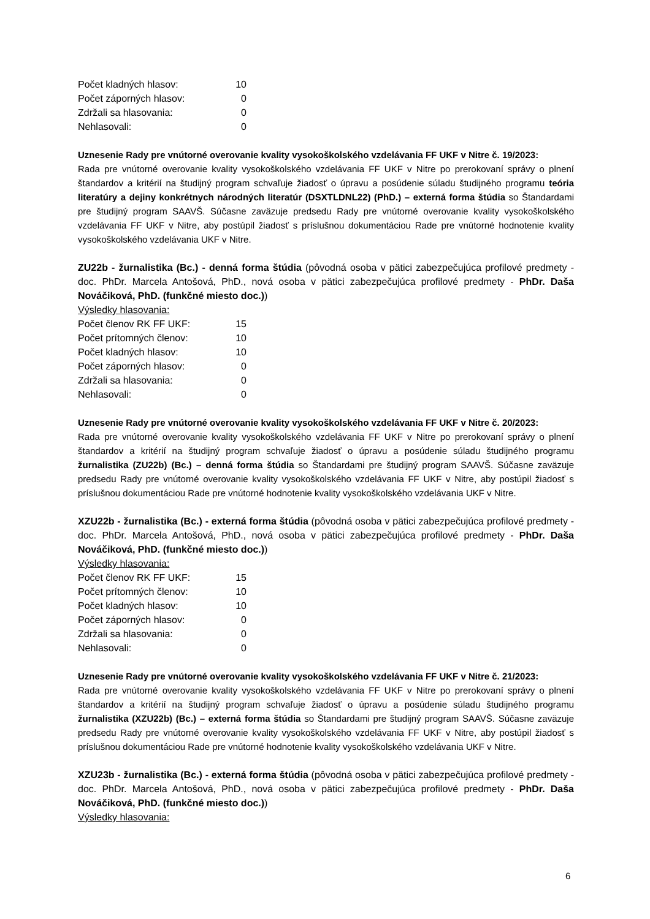| Počet kladných hlasov: | 10 |
| Počet záporných hlasov: | 0 |
| Zdržali sa hlasovania: | 0 |
| Nehlasovali: | 0 |
Uznesenie Rady pre vnútorné overovanie kvality vysokoškolského vzdelávania FF UKF v Nitre č. 19/2023:
Rada pre vnútorné overovanie kvality vysokoškolského vzdelávania FF UKF v Nitre po prerokovaní správy o plnení štandardov a kritérií na študijný program schvaľuje žiadosť o úpravu a posúdenie súladu študijného programu teória literatúry a dejiny konkrétnych národných literatúr (DSXTLDNL22) (PhD.) – externá forma štúdia so Štandardami pre študijný program SAAVŠ. Súčasne zaväzuje predsedu Rady pre vnútorné overovanie kvality vysokoškolského vzdelávania FF UKF v Nitre, aby postúpil žiadosť s príslušnou dokumentáciou Rade pre vnútorné hodnotenie kvality vysokoškolského vzdelávania UKF v Nitre.
ZU22b - žurnalistika (Bc.) - denná forma štúdia (pôvodná osoba v pätici zabezpečujúca profilové predmety - doc. PhDr. Marcela Antošová, PhD., nová osoba v pätici zabezpečujúca profilové predmety - PhDr. Daša Nováčiková, PhD. (funkčné miesto doc.))
Výsledky hlasovania:
| Počet členov RK FF UKF: | 15 |
| Počet prítomných členov: | 10 |
| Počet kladných hlasov: | 10 |
| Počet záporných hlasov: | 0 |
| Zdržali sa hlasovania: | 0 |
| Nehlasovali: | 0 |
Uznesenie Rady pre vnútorné overovanie kvality vysokoškolského vzdelávania FF UKF v Nitre č. 20/2023:
Rada pre vnútorné overovanie kvality vysokoškolského vzdelávania FF UKF v Nitre po prerokovaní správy o plnení štandardov a kritérií na študijný program schvaľuje žiadosť o úpravu a posúdenie súladu študijného programu žurnalistika (ZU22b) (Bc.) – denná forma štúdia so Štandardami pre študijný program SAAVŠ. Súčasne zaväzuje predsedu Rady pre vnútorné overovanie kvality vysokoškolského vzdelávania FF UKF v Nitre, aby postúpil žiadosť s príslušnou dokumentáciou Rade pre vnútorné hodnotenie kvality vysokoškolského vzdelávania UKF v Nitre.
XZU22b - žurnalistika (Bc.) - externá forma štúdia (pôvodná osoba v pätici zabezpečujúca profilové predmety - doc. PhDr. Marcela Antošová, PhD., nová osoba v pätici zabezpečujúca profilové predmety - PhDr. Daša Nováčiková, PhD. (funkčné miesto doc.))
Výsledky hlasovania:
| Počet členov RK FF UKF: | 15 |
| Počet prítomných členov: | 10 |
| Počet kladných hlasov: | 10 |
| Počet záporných hlasov: | 0 |
| Zdržali sa hlasovania: | 0 |
| Nehlasovali: | 0 |
Uznesenie Rady pre vnútorné overovanie kvality vysokoškolského vzdelávania FF UKF v Nitre č. 21/2023:
Rada pre vnútorné overovanie kvality vysokoškolského vzdelávania FF UKF v Nitre po prerokovaní správy o plnení štandardov a kritérií na študijný program schvaľuje žiadosť o úpravu a posúdenie súladu študijného programu žurnalistika (XZU22b) (Bc.) – externá forma štúdia so Štandardami pre študijný program SAAVŠ. Súčasne zaväzuje predsedu Rady pre vnútorné overovanie kvality vysokoškolského vzdelávania FF UKF v Nitre, aby postúpil žiadosť s príslušnou dokumentáciou Rade pre vnútorné hodnotenie kvality vysokoškolského vzdelávania UKF v Nitre.
XZU23b - žurnalistika (Bc.) - externá forma štúdia (pôvodná osoba v pätici zabezpečujúca profilové predmety - doc. PhDr. Marcela Antošová, PhD., nová osoba v pätici zabezpečujúca profilové predmety - PhDr. Daša Nováčiková, PhD. (funkčné miesto doc.))
Výsledky hlasovania:
6